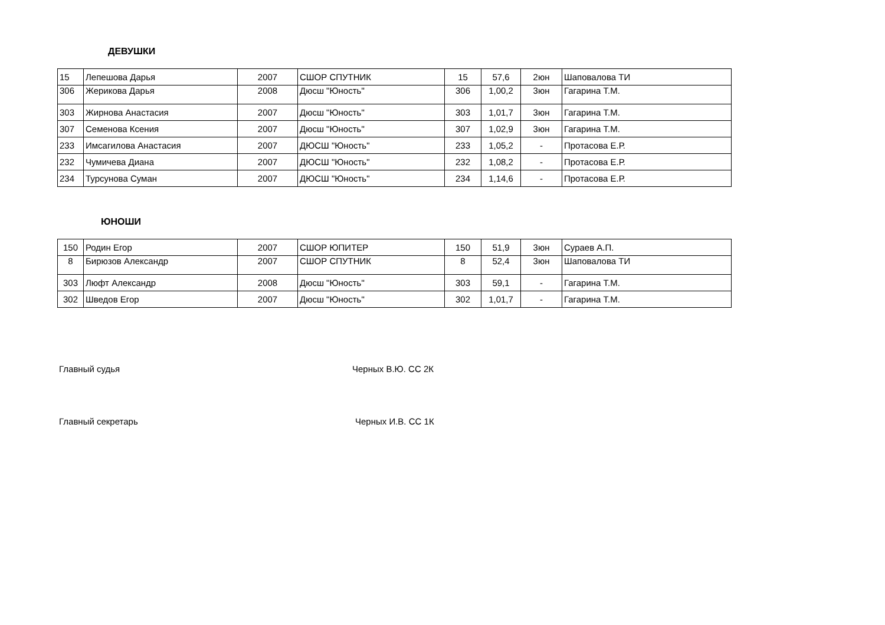ДЕВУШКИ
| 15 | Лепешова Дарья | 2007 | СШОР СПУТНИК | 15 | 57,6 | 2юн | Шаповалова ТИ |
| 306 | Жерикова Дарья | 2008 | Дюсш "Юность" | 306 | 1,00,2 | 3юн | Гагарина Т.М. |
| 303 | Жирнова Анастасия | 2007 | Дюсш "Юность" | 303 | 1,01,7 | 3юн | Гагарина Т.М. |
| 307 | Семенова Ксения | 2007 | Дюсш "Юность" | 307 | 1,02,9 | 3юн | Гагарина Т.М. |
| 233 | Имсагилова Анастасия | 2007 | ДЮСШ "Юность" | 233 | 1,05,2 | - | Протасова Е.Р. |
| 232 | Чумичева Диана | 2007 | ДЮСШ "Юность" | 232 | 1,08,2 | - | Протасова Е.Р. |
| 234 | Турсунова Суман | 2007 | ДЮСШ "Юность" | 234 | 1,14,6 | - | Протасова Е.Р. |
ЮНОШИ
| 150 | Родин Егор | 2007 | СШОР ЮПИТЕР | 150 | 51,9 | 3юн | Сураев А.П. |
| 8 | Бирюзов Александр | 2007 | СШОР СПУТНИК | 8 | 52,4 | 3юн | Шаповалова ТИ |
| 303 | Люфт Александр | 2008 | Дюсш "Юность" | 303 | 59,1 | - | Гагарина Т.М. |
| 302 | Шведов Егор | 2007 | Дюсш "Юность" | 302 | 1,01,7 | - | Гагарина Т.М. |
Главный судья Черных В.Ю. СС 2К
Главный секретарь Черных И.В. СС 1К